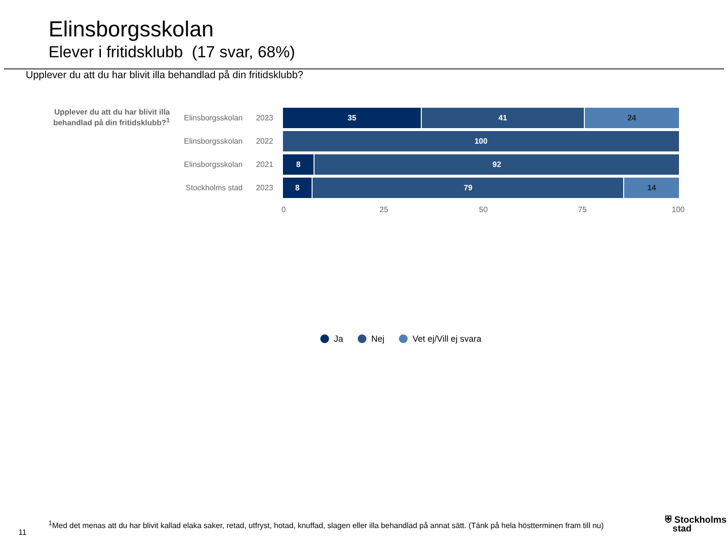Elinsborgsskolan
Elever i fritidsklubb (17 svar, 68%)
Upplever du att du har blivit illa behandlad på din fritidsklubb?
Upplever du att du har blivit illa behandlad på din fritidsklubb?<sup>1</sup>
Elinsborgsskolan
2023
35 41 24
Elinsborgsskolan
2022
100
Elinsborgsskolan
2021
8 92
Stockholms stad
2023
8 79 14
0 25 50 75 100
Ja Nej Vet ej/Vill ej svara
11
<sup>1</sup> Med det menas att du har blivit kallad elaka saker, retad, utfryst, hotad, knuffad, slagen eller illa behandlad på annat sätt. (Tänk på hela höstterminen fram till nu)
⛨ Stockholms
stad